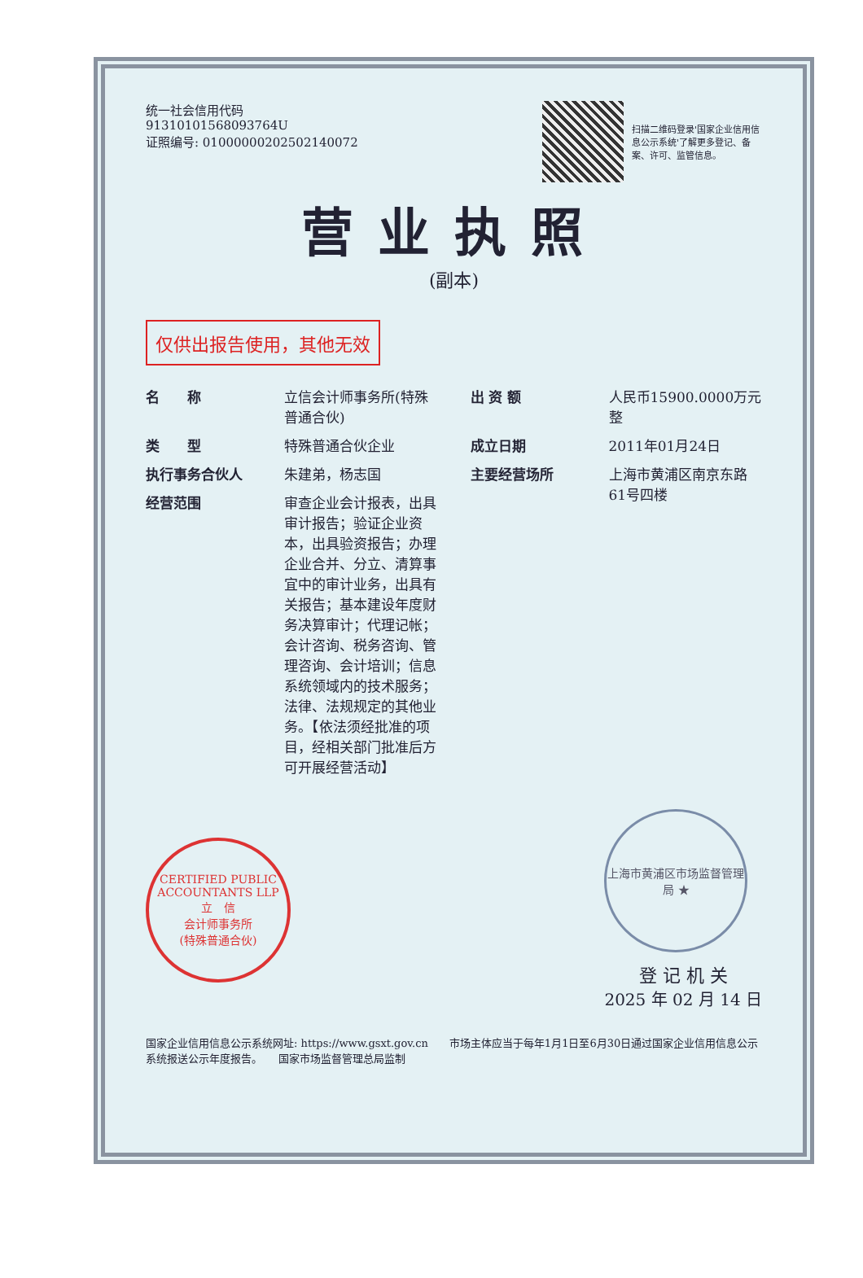统一社会信用代码
91310101568093764U
证照编号: 01000000202502140072
扫描二维码登录'国家企业信用信息公示系统'了解更多登记、备案、许可、监管信息。
营业执照
(副本)
仅供出报告使用，其他无效
名　　称 立信会计师事务所(特殊普通合伙)
类　　型 特殊普通合伙企业
执行事务合伙人 朱建弟，杨志国
经营范围 审查企业会计报表，出具审计报告；验证企业资本，出具验资报告；办理企业合并、分立、清算事宜中的审计业务，出具有关报告；基本建设年度财务决算审计；代理记帐；会计咨询、税务咨询、管理咨询、会计培训；信息系统领域内的技术服务；法律、法规规定的其他业务。【依法须经批准的项目，经相关部门批准后方可开展经营活动】
出 资 额 人民币15900.0000万元整
成立日期 2011年01月24日
主要经营场所 上海市黄浦区南京东路61号四楼
CERTIFIED PUBLIC ACCOUNTANTS LLP
立　信
会计师事务所
(特殊普通合伙)
上海市黄浦区市场监督管理局 ★
登 记 机 关
2025 年 02 月 14 日
国家企业信用信息公示系统网址: https://www.gsxt.gov.cn　　市场主体应当于每年1月1日至6月30日通过国家企业信用信息公示系统报送公示年度报告。　　国家市场监督管理总局监制